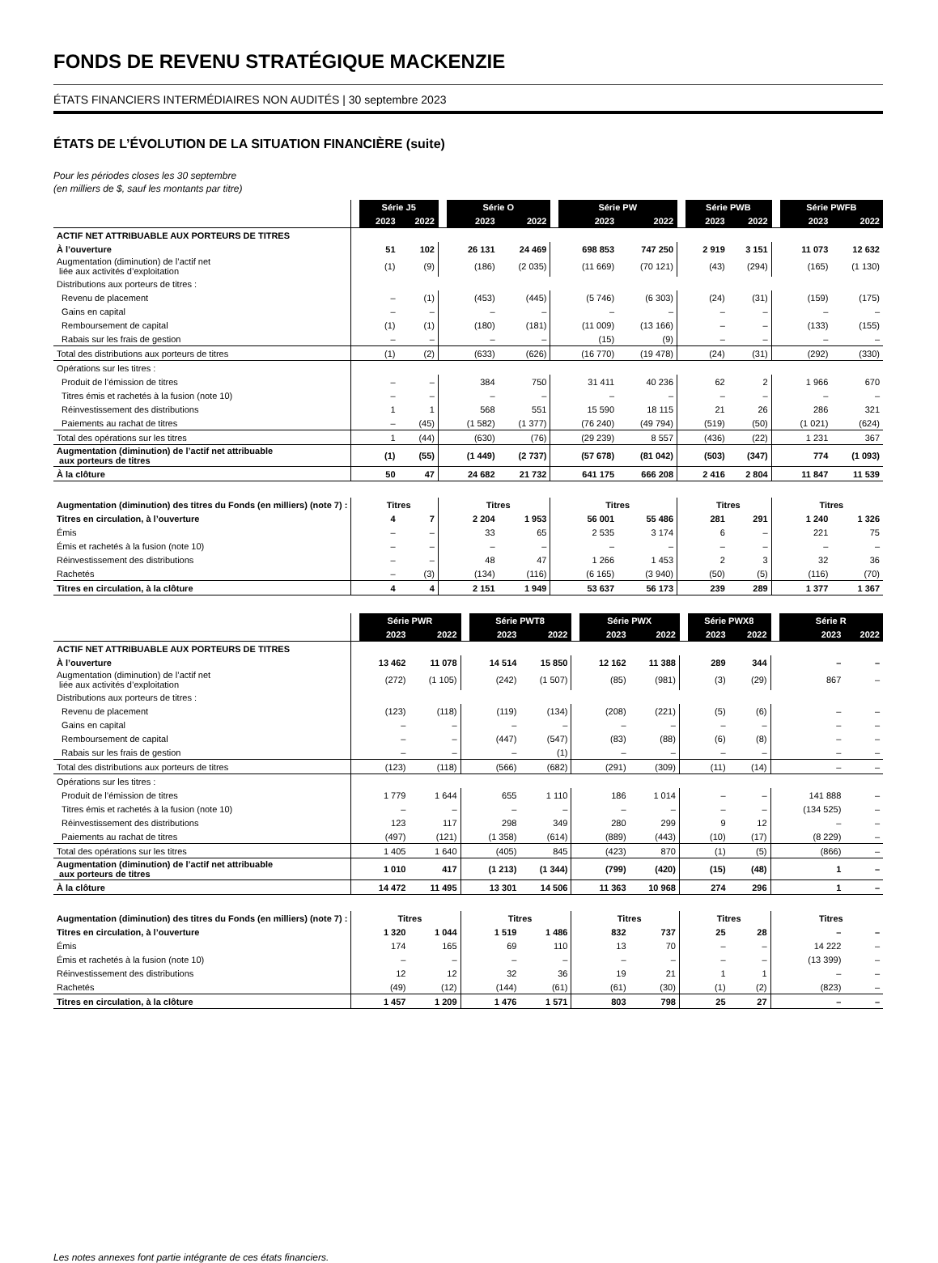FONDS DE REVENU STRATÉGIQUE MACKENZIE
ÉTATS FINANCIERS INTERMÉDIAIRES NON AUDITÉS | 30 septembre 2023
ÉTATS DE L’ÉVOLUTION DE LA SITUATION FINANCIÈRE (suite)
Pour les périodes closes les 30 septembre
(en milliers de $, sauf les montants par titre)
| | | Série J5 | | | Série O | | | Série PW | | | Série PWB | | | Série PWFB | |
| | | 2023 | 2022 | | 2023 | 2022 | | 2023 | 2022 | | 2023 | 2022 | | 2023 | 2022 |
| ACTIF NET ATTRIBUABLE AUX PORTEURS DE TITRES | | | | | | | | | | | | | | | |
| À l’ouverture | | 51 | 102 | | 26 131 | 24 469 | | 698 853 | 747 250 | | 2 919 | 3 151 | | 11 073 | 12 632 |
| Augmentation (diminution) de l’actif net liée aux activités d’exploitation | | (1) | (9) | | (186) | (2 035) | | (11 669) | (70 121) | | (43) | (294) | | (165) | (1 130) |
| Distributions aux porteurs de titres : | | | | | | | | | | | | | | | |
| Revenu de placement | | – | (1) | | (453) | (445) | | (5 746) | (6 303) | | (24) | (31) | | (159) | (175) |
| Gains en capital | | – | – | | – | – | | – | – | | – | – | | – | – |
| Remboursement de capital | | (1) | (1) | | (180) | (181) | | (11 009) | (13 166) | | – | – | | (133) | (155) |
| Rabais sur les frais de gestion | | – | – | | – | – | | (15) | (9) | | – | – | | – | – |
| Total des distributions aux porteurs de titres | | (1) | (2) | | (633) | (626) | | (16 770) | (19 478) | | (24) | (31) | | (292) | (330) |
| Opérations sur les titres : | | | | | | | | | | | | | | | |
| Produit de l’émission de titres | | – | – | | 384 | 750 | | 31 411 | 40 236 | | 62 | 2 | | 1 966 | 670 |
| Titres émis et rachetés à la fusion (note 10) | | – | – | | – | – | | – | – | | – | – | | – | – |
| Réinvestissement des distributions | | 1 | 1 | | 568 | 551 | | 15 590 | 18 115 | | 21 | 26 | | 286 | 321 |
| Paiements au rachat de titres | | – | (45) | | (1 582) | (1 377) | | (76 240) | (49 794) | | (519) | (50) | | (1 021) | (624) |
| Total des opérations sur les titres | | 1 | (44) | | (630) | (76) | | (29 239) | 8 557 | | (436) | (22) | | 1 231 | 367 |
| Augmentation (diminution) de l’actif net attribuable aux porteurs de titres | | (1) | (55) | | (1 449) | (2 737) | | (57 678) | (81 042) | | (503) | (347) | | 774 | (1 093) |
| À la clôture | | 50 | 47 | | 24 682 | 21 732 | | 641 175 | 666 208 | | 2 416 | 2 804 | | 11 847 | 11 539 |
| Augmentation (diminution) des titres du Fonds (en milliers) (note 7) : | | Titres | | | Titres | | | Titres | | | Titres | | | Titres | |
| Titres en circulation, à l’ouverture | | 4 | 7 | | 2 204 | 1 953 | | 56 001 | 55 486 | | 281 | 291 | | 1 240 | 1 326 |
| Émis | | – | – | | 33 | 65 | | 2 535 | 3 174 | | 6 | – | | 221 | 75 |
| Émis et rachetés à la fusion (note 10) | | – | – | | – | – | | – | – | | – | – | | – | – |
| Réinvestissement des distributions | | – | – | | 48 | 47 | | 1 266 | 1 453 | | 2 | 3 | | 32 | 36 |
| Rachetés | | – | (3) | | (134) | (116) | | (6 165) | (3 940) | | (50) | (5) | | (116) | (70) |
| Titres en circulation, à la clôture | | 4 | 4 | | 2 151 | 1 949 | | 53 637 | 56 173 | | 239 | 289 | | 1 377 | 1 367 |
| | | Série PWR | | | Série PWT8 | | | Série PWX | | | Série PWX8 | | | Série R | |
| | | 2023 | 2022 | | 2023 | 2022 | | 2023 | 2022 | | 2023 | 2022 | | 2023 | 2022 |
| ACTIF NET ATTRIBUABLE AUX PORTEURS DE TITRES | | | | | | | | | | | | | | | |
| À l’ouverture | | 13 462 | 11 078 | | 14 514 | 15 850 | | 12 162 | 11 388 | | 289 | 344 | | – | – |
| Augmentation (diminution) de l’actif net liée aux activités d’exploitation | | (272) | (1 105) | | (242) | (1 507) | | (85) | (981) | | (3) | (29) | | 867 | – |
| Distributions aux porteurs de titres : | | | | | | | | | | | | | | | |
| Revenu de placement | | (123) | (118) | | (119) | (134) | | (208) | (221) | | (5) | (6) | | – | – |
| Gains en capital | | – | – | | – | – | | – | – | | – | – | | – | – |
| Remboursement de capital | | – | – | | (447) | (547) | | (83) | (88) | | (6) | (8) | | – | – |
| Rabais sur les frais de gestion | | – | – | | – | (1) | | – | – | | – | – | | – | – |
| Total des distributions aux porteurs de titres | | (123) | (118) | | (566) | (682) | | (291) | (309) | | (11) | (14) | | – | – |
| Opérations sur les titres : | | | | | | | | | | | | | | | |
| Produit de l’émission de titres | | 1 779 | 1 644 | | 655 | 1 110 | | 186 | 1 014 | | – | – | | 141 888 | – |
| Titres émis et rachetés à la fusion (note 10) | | – | – | | – | – | | – | – | | – | – | | (134 525) | – |
| Réinvestissement des distributions | | 123 | 117 | | 298 | 349 | | 280 | 299 | | 9 | 12 | | – | – |
| Paiements au rachat de titres | | (497) | (121) | | (1 358) | (614) | | (889) | (443) | | (10) | (17) | | (8 229) | – |
| Total des opérations sur les titres | | 1 405 | 1 640 | | (405) | 845 | | (423) | 870 | | (1) | (5) | | (866) | – |
| Augmentation (diminution) de l’actif net attribuable aux porteurs de titres | | 1 010 | 417 | | (1 213) | (1 344) | | (799) | (420) | | (15) | (48) | | 1 | – |
| À la clôture | | 14 472 | 11 495 | | 13 301 | 14 506 | | 11 363 | 10 968 | | 274 | 296 | | 1 | – |
| Augmentation (diminution) des titres du Fonds (en milliers) (note 7) : | | Titres | | | Titres | | | Titres | | | Titres | | | Titres | |
| Titres en circulation, à l’ouverture | | 1 320 | 1 044 | | 1 519 | 1 486 | | 832 | 737 | | 25 | 28 | | – | – |
| Émis | | 174 | 165 | | 69 | 110 | | 13 | 70 | | – | – | | 14 222 | – |
| Émis et rachetés à la fusion (note 10) | | – | – | | – | – | | – | – | | – | – | | (13 399) | – |
| Réinvestissement des distributions | | 12 | 12 | | 32 | 36 | | 19 | 21 | | 1 | 1 | | – | – |
| Rachetés | | (49) | (12) | | (144) | (61) | | (61) | (30) | | (1) | (2) | | (823) | – |
| Titres en circulation, à la clôture | | 1 457 | 1 209 | | 1 476 | 1 571 | | 803 | 798 | | 25 | 27 | | – | – |
Les notes annexes font partie intégrante de ces états financiers.